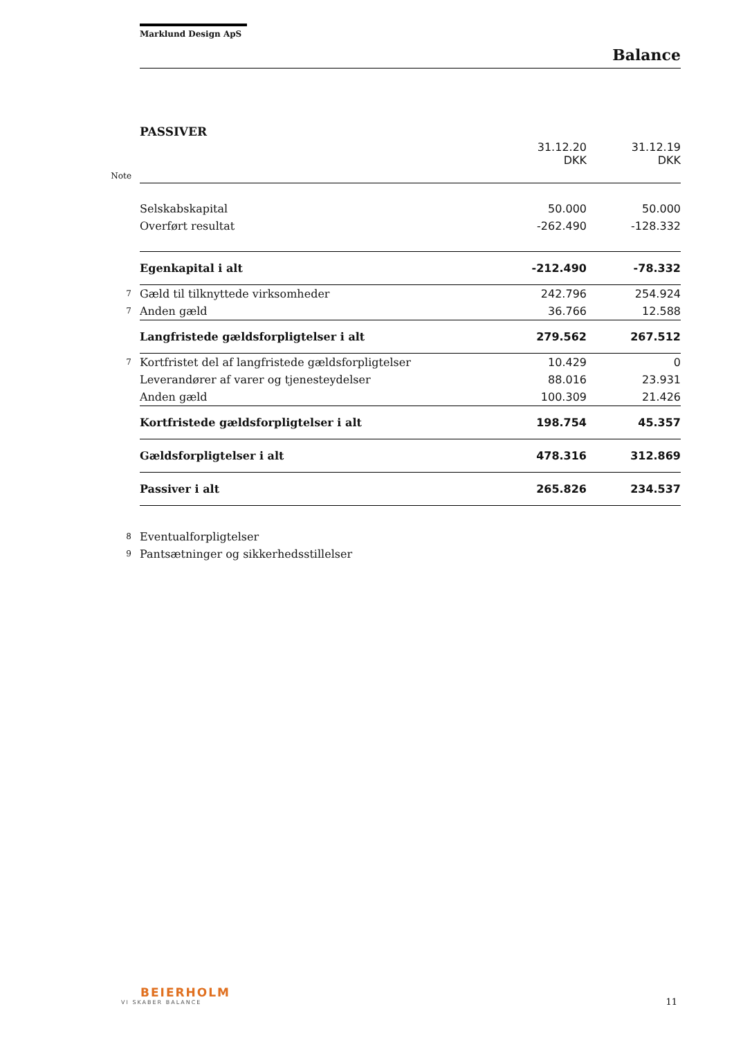Marklund Design ApS
Balance
PASSIVER
| | | 31.12.20 DKK | 31.12.19 DKK |
| Note | | | |
| | Selskabskapital | 50.000 | 50.000 |
| | Overført resultat | -262.490 | -128.332 |
| | Egenkapital i alt | -212.490 | -78.332 |
| 7 | Gæld til tilknyttede virksomheder | 242.796 | 254.924 |
| 7 | Anden gæld | 36.766 | 12.588 |
| | Langfristede gældsforpligtelser i alt | 279.562 | 267.512 |
| 7 | Kortfristet del af langfristede gældsforpligtelser | 10.429 | 0 |
| | Leverandører af varer og tjenesteydelser | 88.016 | 23.931 |
| | Anden gæld | 100.309 | 21.426 |
| | Kortfristede gældsforpligtelser i alt | 198.754 | 45.357 |
| | Gældsforpligtelser i alt | 478.316 | 312.869 |
| | Passiver i alt | 265.826 | 234.537 |
| 8 | Eventualforpligtelser | | |
| 9 | Pantsætninger og sikkerhedsstillelser | | |
BEIERHOLM
VI SKABER BALANCE
11